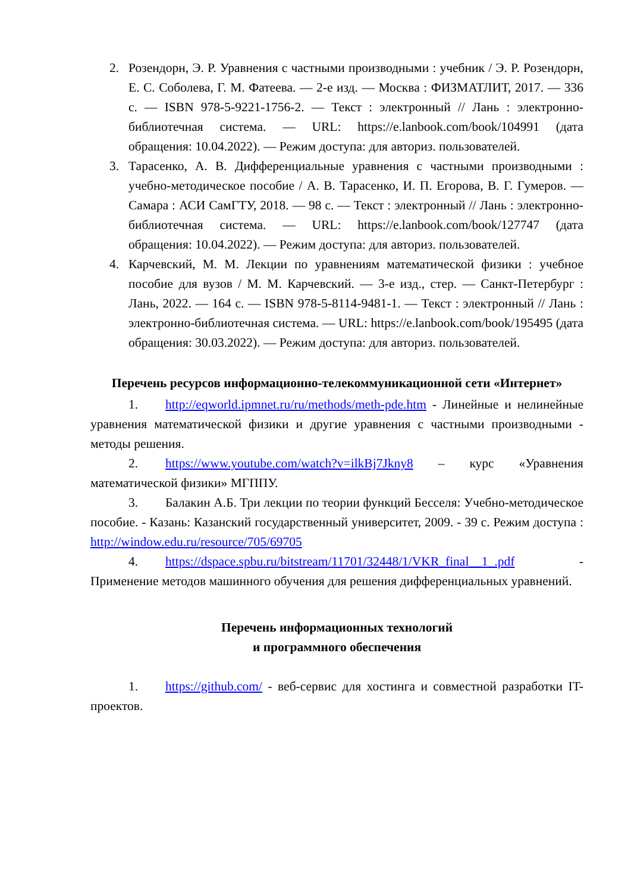2. Розендорн, Э. Р. Уравнения с частными производными : учебник / Э. Р. Розендорн, Е. С. Соболева, Г. М. Фатеева. — 2-е изд. — Москва : ФИЗМАТЛИТ, 2017. — 336 с. — ISBN 978-5-9221-1756-2. — Текст : электронный // Лань : электронно-библиотечная система. — URL: https://e.lanbook.com/book/104991 (дата обращения: 10.04.2022). — Режим доступа: для авториз. пользователей.
3. Тарасенко, А. В. Дифференциальные уравнения с частными производными : учебно-методическое пособие / А. В. Тарасенко, И. П. Егорова, В. Г. Гумеров. — Самара : АСИ СамГТУ, 2018. — 98 с. — Текст : электронный // Лань : электронно-библиотечная система. — URL: https://e.lanbook.com/book/127747 (дата обращения: 10.04.2022). — Режим доступа: для авториз. пользователей.
4. Карчевский, М. М. Лекции по уравнениям математической физики : учебное пособие для вузов / М. М. Карчевский. — 3-е изд., стер. — Санкт-Петербург : Лань, 2022. — 164 с. — ISBN 978-5-8114-9481-1. — Текст : электронный // Лань : электронно-библиотечная система. — URL: https://e.lanbook.com/book/195495 (дата обращения: 30.03.2022). — Режим доступа: для авториз. пользователей.
Перечень ресурсов информационно-телекоммуникационной сети «Интернет»
1. http://eqworld.ipmnet.ru/ru/methods/meth-pde.htm - Линейные и нелинейные уравнения математической физики и другие уравнения с частными производными - методы решения.
2. https://www.youtube.com/watch?v=ilkBj7Jkny8 – курс «Уравнения математической физики» МГППУ.
3. Балакин А.Б. Три лекции по теории функций Бесселя: Учебно-методическое пособие. - Казань: Казанский государственный университет, 2009. - 39 с. Режим доступа : http://window.edu.ru/resource/705/69705
4. https://dspace.spbu.ru/bitstream/11701/32448/1/VKR_final__1_.pdf - Применение методов машинного обучения для решения дифференциальных уравнений.
Перечень информационных технологий
и программного обеспечения
1. https://github.com/ - веб-сервис для хостинга и совместной разработки IT-проектов.